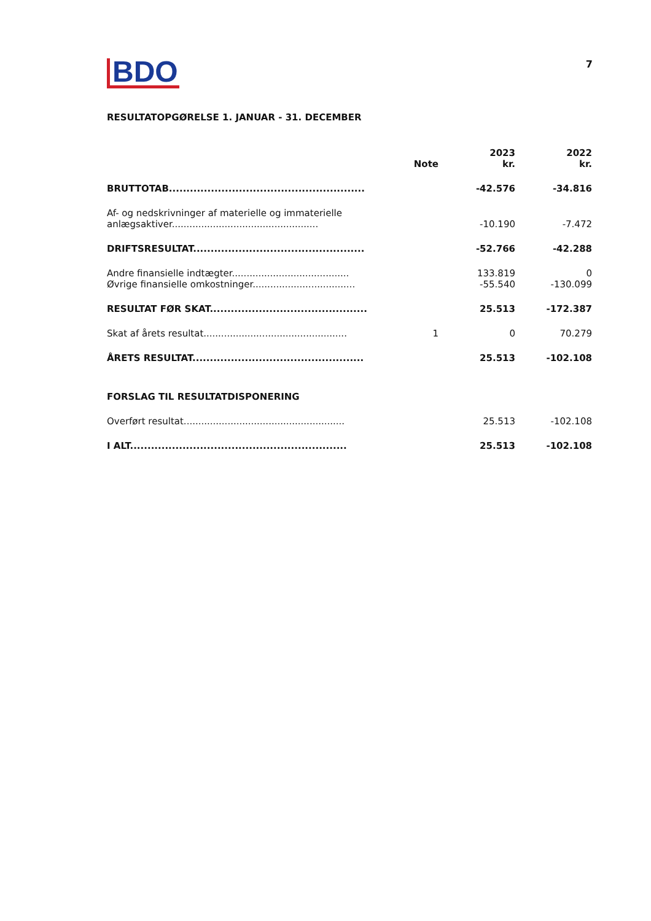BDO
7
RESULTATOPGØRELSE 1. JANUAR - 31. DECEMBER
| | Note | 2023 kr. | 2022 kr. |
| --- | --- | --- | --- |
| BRUTTOTAB........................................................ | | -42.576 | -34.816 |
| Af- og nedskrivninger af materielle og immaterielle anlægsaktiver.................................................. | | -10.190 | -7.472 |
| DRIFTSRESULTAT................................................. | | -52.766 | -42.288 |
| Andre finansielle indtægter........................................ | | 133.819 | 0 |
| Øvrige finansielle omkostninger................................... | | -55.540 | -130.099 |
| RESULTAT FØR SKAT............................................. | | 25.513 | -172.387 |
| Skat af årets resultat................................................. | 1 | 0 | 70.279 |
| ÅRETS RESULTAT................................................. | | 25.513 | -102.108 |
| FORSLAG TIL RESULTATDISPONERING | | | |
| Overført resultat....................................................... | | 25.513 | -102.108 |
| I ALT.............................................................. | | 25.513 | -102.108 |